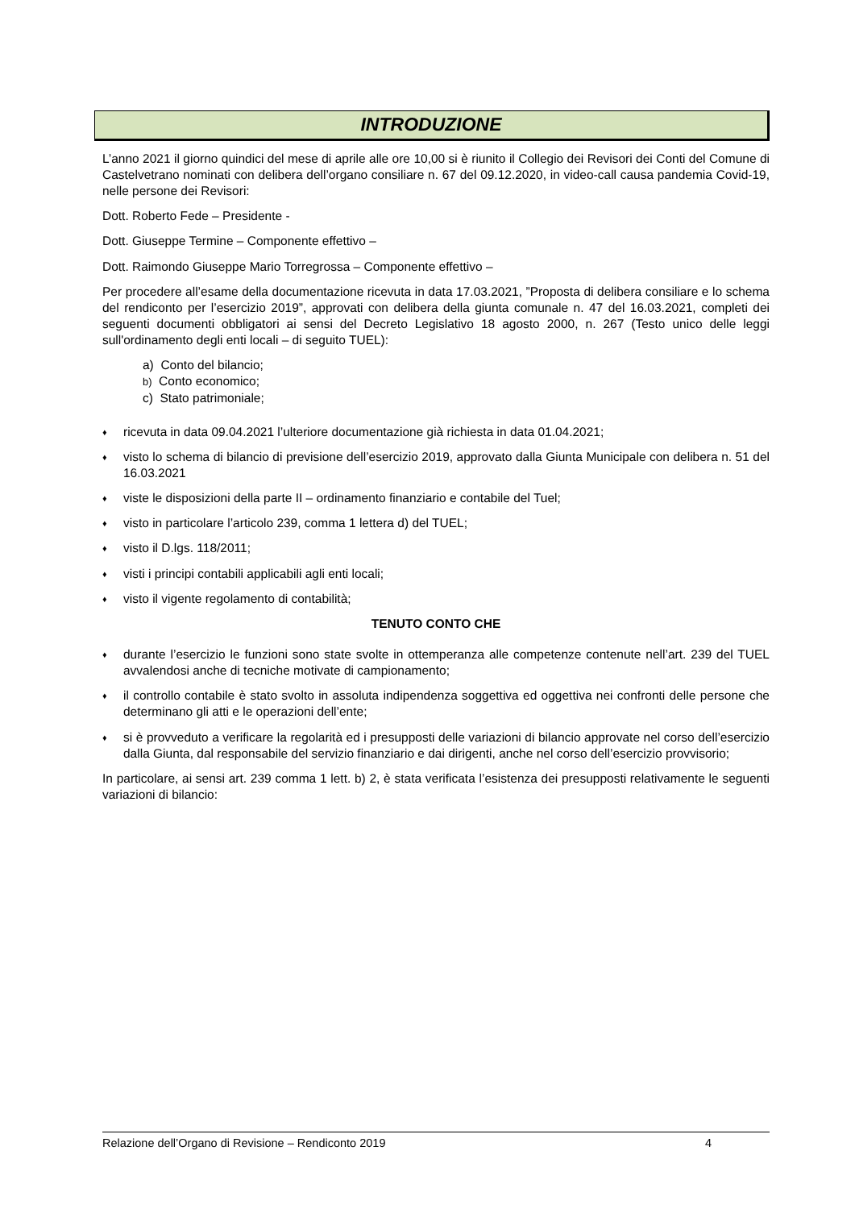INTRODUZIONE
L’anno 2021 il giorno quindici del mese di aprile alle ore 10,00 si è riunito il Collegio dei Revisori dei Conti del Comune di Castelvetrano nominati con delibera dell’organo consiliare n. 67 del 09.12.2020, in video-call causa pandemia Covid-19, nelle persone dei Revisori:
Dott. Roberto Fede – Presidente -
Dott. Giuseppe Termine – Componente effettivo –
Dott. Raimondo Giuseppe Mario Torregrossa – Componente effettivo –
Per procedere all’esame della documentazione ricevuta in data 17.03.2021, ”Proposta di delibera consiliare e lo schema del rendiconto per l’esercizio 2019”, approvati con delibera della giunta comunale n. 47 del 16.03.2021, completi dei seguenti documenti obbligatori ai sensi del Decreto Legislativo 18 agosto 2000, n. 267 (Testo unico delle leggi sull'ordinamento degli enti locali – di seguito TUEL):
a) Conto del bilancio;
b) Conto economico;
c) Stato patrimoniale;
♦ ricevuta in data 09.04.2021 l’ulteriore documentazione già richiesta in data 01.04.2021;
♦ visto lo schema di bilancio di previsione dell’esercizio 2019, approvato dalla Giunta Municipale con delibera n. 51 del 16.03.2021
♦ viste le disposizioni della parte II – ordinamento finanziario e contabile del Tuel;
♦ visto in particolare l’articolo 239, comma 1 lettera d) del TUEL;
♦ visto il D.lgs. 118/2011;
♦ visti i principi contabili applicabili agli enti locali;
♦ visto il vigente regolamento di contabilità;
TENUTO CONTO CHE
♦ durante l’esercizio le funzioni sono state svolte in ottemperanza alle competenze contenute nell’art. 239 del TUEL avvalendosi anche di tecniche motivate di campionamento;
♦ il controllo contabile è stato svolto in assoluta indipendenza soggettiva ed oggettiva nei confronti delle persone che determinano gli atti e le operazioni dell’ente;
♦ si è provveduto a verificare la regolarità ed i presupposti delle variazioni di bilancio approvate nel corso dell’esercizio dalla Giunta, dal responsabile del servizio finanziario e dai dirigenti, anche nel corso dell’esercizio provvisorio;
In particolare, ai sensi art. 239 comma 1 lett. b) 2, è stata verificata l’esistenza dei presupposti relativamente le seguenti variazioni di bilancio:
Relazione dell’Organo di Revisione – Rendiconto 2019 4